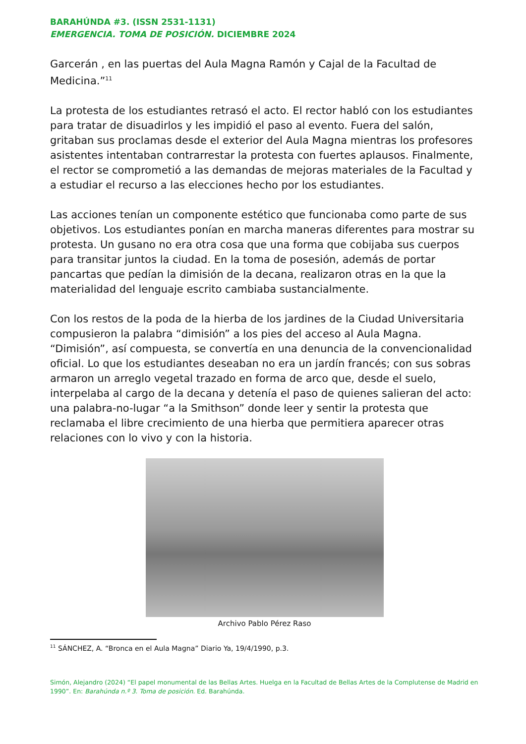BARAHÚNDA #3. (ISSN 2531-1131)
EMERGENCIA. TOMA DE POSICIÓN. DICIEMBRE 2024
Garcerán , en las puertas del Aula Magna Ramón y Cajal de la Facultad de Medicina.”<sup>11</sup>
La protesta de los estudiantes retrasó el acto. El rector habló con los estudiantes para tratar de disuadirlos y les impidió el paso al evento. Fuera del salón, gritaban sus proclamas desde el exterior del Aula Magna mientras los profesores asistentes intentaban contrarrestar la protesta con fuertes aplausos. Finalmente, el rector se comprometió a las demandas de mejoras materiales de la Facultad y a estudiar el recurso a las elecciones hecho por los estudiantes.
Las acciones tenían un componente estético que funcionaba como parte de sus objetivos. Los estudiantes ponían en marcha maneras diferentes para mostrar su protesta. Un gusano no era otra cosa que una forma que cobijaba sus cuerpos para transitar juntos la ciudad. En la toma de posesión, además de portar pancartas que pedían la dimisión de la decana, realizaron otras en la que la materialidad del lenguaje escrito cambiaba sustancialmente.
Con los restos de la poda de la hierba de los jardines de la Ciudad Universitaria compusieron la palabra “dimisión” a los pies del acceso al Aula Magna. “Dimisión”, así compuesta, se convertía en una denuncia de la convencionalidad oficial. Lo que los estudiantes deseaban no era un jardín francés; con sus sobras armaron un arreglo vegetal trazado en forma de arco que, desde el suelo, interpelaba al cargo de la decana y detenía el paso de quienes salieran del acto: una palabra-no-lugar “a la Smithson” donde leer y sentir la protesta que reclamaba el libre crecimiento de una hierba que permitiera aparecer otras relaciones con lo vivo y con la historia.
Archivo Pablo Pérez Raso
<sup>11</sup> SÁNCHEZ, A. “Bronca en el Aula Magna” Diario Ya, 19/4/1990, p.3.
Simón, Alejandro (2024) “El papel monumental de las Bellas Artes. Huelga en la Facultad de Bellas Artes de la Complutense de Madrid en 1990”. En: Barahúnda n.º 3. Toma de posición. Ed. Barahúnda.